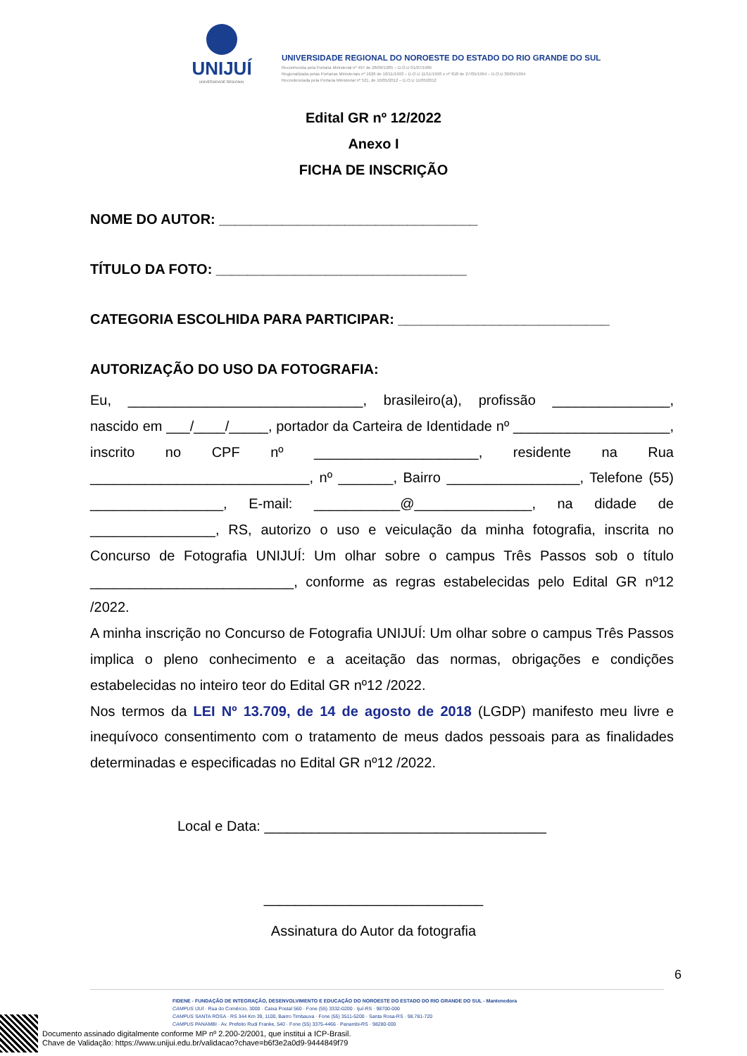UNIJUÍ
UNIVERSIDADE REGIONAL
UNIVERSIDADE REGIONAL DO NOROESTE DO ESTADO DO RIO GRANDE DO SUL
Reconhecida pela Portaria Ministerial nº 497 de 28/06/1985 – D.O.U 01/07/1985
Regionalizada pelas Portarias Ministeriais nº 1626 de 10/11/1993 – D.O.U 11/11/1993 e nº 818 de 27/05/1994 – D.O.U 30/05/1994
Recredenciada pela Portaria Ministerial nº 521, de 10/05/2012 – D.O.U 11/05/2012
Edital GR nº 12/2022
Anexo I
FICHA DE INSCRIÇÃO
NOME DO AUTOR: _________________________________
TÍTULO DA FOTO: ________________________________
CATEGORIA ESCOLHIDA PARA PARTICIPAR: ___________________________
AUTORIZAÇÃO DO USO DA FOTOGRAFIA:
Eu, ______________________________, brasileiro(a), profissão _______________, nascido em ___/____/_____, portador da Carteira de Identidade nº ____________________, inscrito no CPF nº _____________________, residente na Rua ____________________________, nº _______, Bairro _________________, Telefone (55) _________________, E-mail: ___________@_______________, na didade de ________________, RS, autorizo o uso e veiculação da minha fotografia, inscrita no Concurso de Fotografia UNIJUÍ: Um olhar sobre o campus Três Passos sob o título __________________________, conforme as regras estabelecidas pelo Edital GR nº12 /2022.
A minha inscrição no Concurso de Fotografia UNIJUÍ: Um olhar sobre o campus Três Passos implica o pleno conhecimento e a aceitação das normas, obrigações e condições estabelecidas no inteiro teor do Edital GR nº12 /2022.
Nos termos da LEI Nº 13.709, de 14 de agosto de 2018 (LGDP) manifesto meu livre e inequívoco consentimento com o tratamento de meus dados pessoais para as finalidades determinadas e especificadas no Edital GR nº12 /2022.
Local e Data: ____________________________________
____________________________
Assinatura do Autor da fotografia
6
FIDENE - FUNDAÇÃO DE INTEGRAÇÃO, DESENVOLVIMENTO E EDUCAÇÃO DO NOROESTE DO ESTADO DO RIO GRANDE DO SUL - Mantenedora
CAMPUS IJUÍ · Rua do Comércio, 3000 · Caixa Postal 560 · Fone (55) 3332-0200 · Ijuí-RS · 98700-000
CAMPUS SANTA ROSA · RS 344 Km 39, 1100, Bairro Timbauva · Fone (55) 3511-5200 · Santa Rosa-RS · 98.781-720
CAMPUS PANAMBI · Av. Prefeito Rudi Franke, 540 · Fone (55) 3375-4466 · Panambi-RS · 98280-000
Documento assinado digitalmente conforme MP nº 2.200-2/2001, que institui a ICP-Brasil.
Chave de Validação: https://www.unijui.edu.br/validacao?chave=b6f3e2a0d9-9444849f79